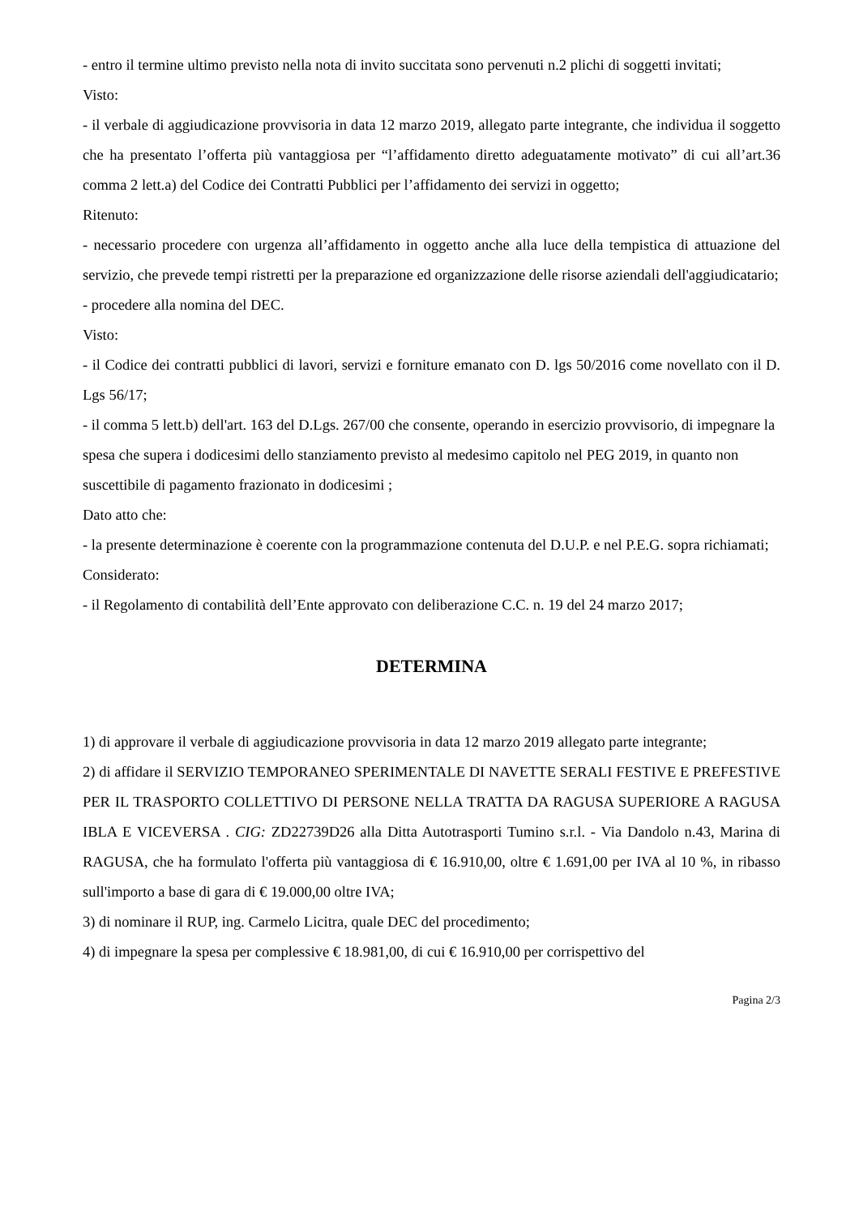- entro il termine ultimo previsto nella nota di invito succitata sono pervenuti n.2 plichi di soggetti invitati;
Visto:
- il verbale di aggiudicazione provvisoria in data 12 marzo 2019, allegato parte integrante, che individua il soggetto che ha presentato l’offerta più vantaggiosa per “l’affidamento diretto adeguatamente motivato” di cui all’art.36 comma 2 lett.a) del Codice dei Contratti Pubblici per l’affidamento dei servizi in oggetto;
Ritenuto:
- necessario procedere con urgenza all’affidamento in oggetto anche alla luce della tempistica di attuazione del servizio, che prevede tempi ristretti per la preparazione ed organizzazione delle risorse aziendali dell'aggiudicatario;
- procedere alla nomina del DEC.
Visto:
- il Codice dei contratti pubblici di lavori, servizi e forniture emanato con D. lgs 50/2016 come novellato con il D. Lgs 56/17;
- il comma 5 lett.b) dell'art. 163 del D.Lgs. 267/00 che consente, operando in esercizio provvisorio, di impegnare la spesa che supera i dodicesimi dello stanziamento previsto al medesimo capitolo nel PEG 2019, in quanto non suscettibile di pagamento frazionato in dodicesimi ;
Dato atto che:
- la presente determinazione è coerente con la programmazione contenuta del D.U.P. e nel P.E.G. sopra richiamati;
Considerato:
- il Regolamento di contabilità dell’Ente approvato con deliberazione C.C. n. 19 del 24 marzo 2017;
DETERMINA
1) di approvare il verbale di aggiudicazione provvisoria in data 12 marzo 2019 allegato parte integrante;
2) di affidare il SERVIZIO TEMPORANEO SPERIMENTALE DI NAVETTE SERALI FESTIVE E PREFESTIVE PER IL TRASPORTO COLLETTIVO DI PERSONE NELLA TRATTA DA RAGUSA SUPERIORE A RAGUSA IBLA E VICEVERSA . CIG: ZD22739D26 alla Ditta Autotrasporti Tumino s.r.l. - Via Dandolo n.43, Marina di RAGUSA, che ha formulato l'offerta più vantaggiosa di € 16.910,00, oltre € 1.691,00 per IVA al 10 %, in ribasso sull'importo a base di gara di € 19.000,00 oltre IVA;
3) di nominare il RUP, ing. Carmelo Licitra, quale DEC del procedimento;
4) di impegnare la spesa per complessive € 18.981,00, di cui € 16.910,00 per corrispettivo del
Pagina 2/3